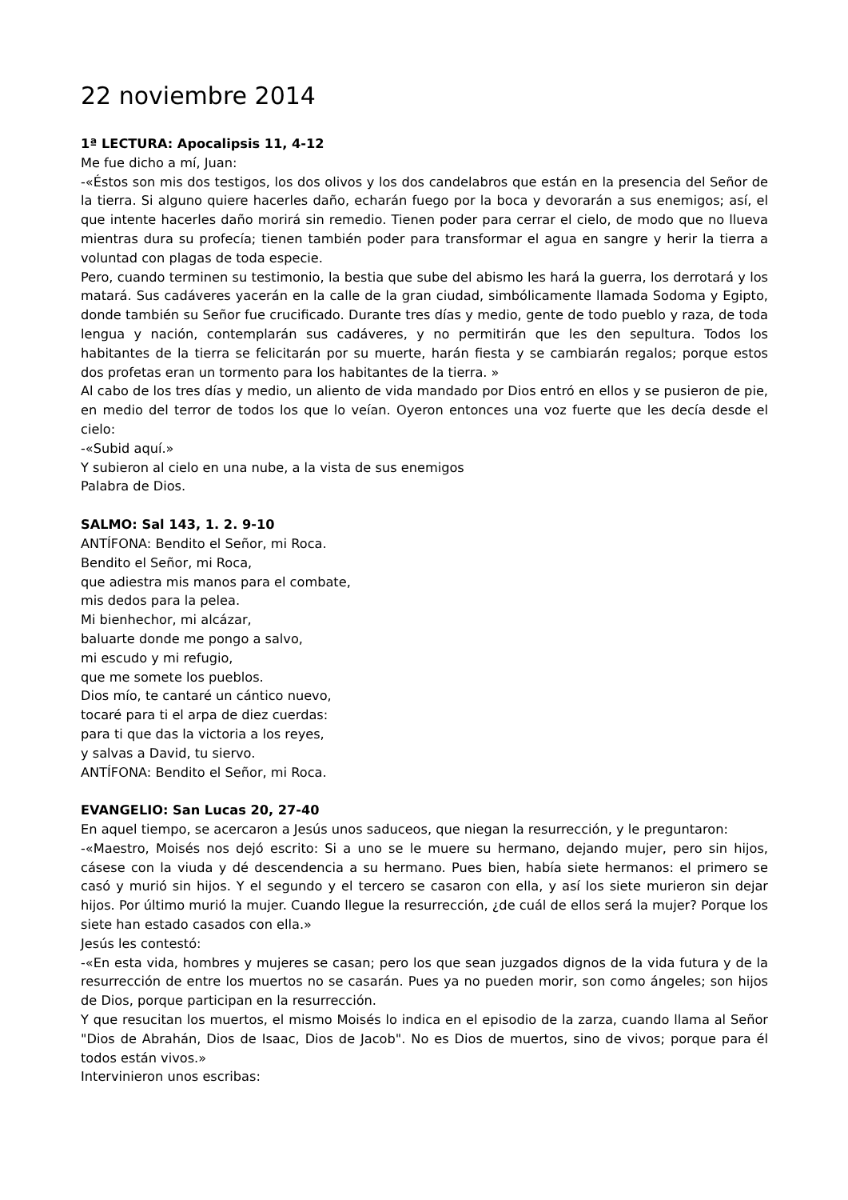22 noviembre 2014
1ª LECTURA: Apocalipsis 11, 4-12
Me fue dicho a mí, Juan:
-«Éstos son mis dos testigos, los dos olivos y los dos candelabros que están en la presencia del Señor de la tierra. Si alguno quiere hacerles daño, echarán fuego por la boca y devorarán a sus enemigos; así, el que intente hacerles daño morirá sin remedio. Tienen poder para cerrar el cielo, de modo que no llueva mientras dura su profecía; tienen también poder para transformar el agua en sangre y herir la tierra a voluntad con plagas de toda especie.
Pero, cuando terminen su testimonio, la bestia que sube del abismo les hará la guerra, los derrotará y los matará. Sus cadáveres yacerán en la calle de la gran ciudad, simbólicamente llamada Sodoma y Egipto, donde también su Señor fue crucificado. Durante tres días y medio, gente de todo pueblo y raza, de toda lengua y nación, contemplarán sus cadáveres, y no permitirán que les den sepultura. Todos los habitantes de la tierra se felicitarán por su muerte, harán fiesta y se cambiarán regalos; porque estos dos profetas eran un tormento para los habitantes de la tierra. »
Al cabo de los tres días y medio, un aliento de vida mandado por Dios entró en ellos y se pusieron de pie, en medio del terror de todos los que lo veían. Oyeron entonces una voz fuerte que les decía desde el cielo:
-«Subid aquí.»
Y subieron al cielo en una nube, a la vista de sus enemigos
Palabra de Dios.
SALMO: Sal 143, 1. 2. 9-10
ANTÍFONA: Bendito el Señor, mi Roca.
Bendito el Señor, mi Roca,
que adiestra mis manos para el combate,
mis dedos para la pelea.
Mi bienhechor, mi alcázar,
baluarte donde me pongo a salvo,
mi escudo y mi refugio,
que me somete los pueblos.
Dios mío, te cantaré un cántico nuevo,
tocaré para ti el arpa de diez cuerdas:
para ti que das la victoria a los reyes,
y salvas a David, tu siervo.
ANTÍFONA: Bendito el Señor, mi Roca.
EVANGELIO: San Lucas 20, 27-40
En aquel tiempo, se acercaron a Jesús unos saduceos, que niegan la resurrección, y le preguntaron:
-«Maestro, Moisés nos dejó escrito: Si a uno se le muere su hermano, dejando mujer, pero sin hijos, cásese con la viuda y dé descendencia a su hermano. Pues bien, había siete hermanos: el primero se casó y murió sin hijos. Y el segundo y el tercero se casaron con ella, y así los siete murieron sin dejar hijos. Por último murió la mujer. Cuando llegue la resurrección, ¿de cuál de ellos será la mujer? Porque los siete han estado casados con ella.»
Jesús les contestó:
-«En esta vida, hombres y mujeres se casan; pero los que sean juzgados dignos de la vida futura y de la resurrección de entre los muertos no se casarán. Pues ya no pueden morir, son como ángeles; son hijos de Dios, porque participan en la resurrección.
Y que resucitan los muertos, el mismo Moisés lo indica en el episodio de la zarza, cuando llama al Señor "Dios de Abrahán, Dios de Isaac, Dios de Jacob". No es Dios de muertos, sino de vivos; porque para él todos están vivos.»
Intervinieron unos escribas: